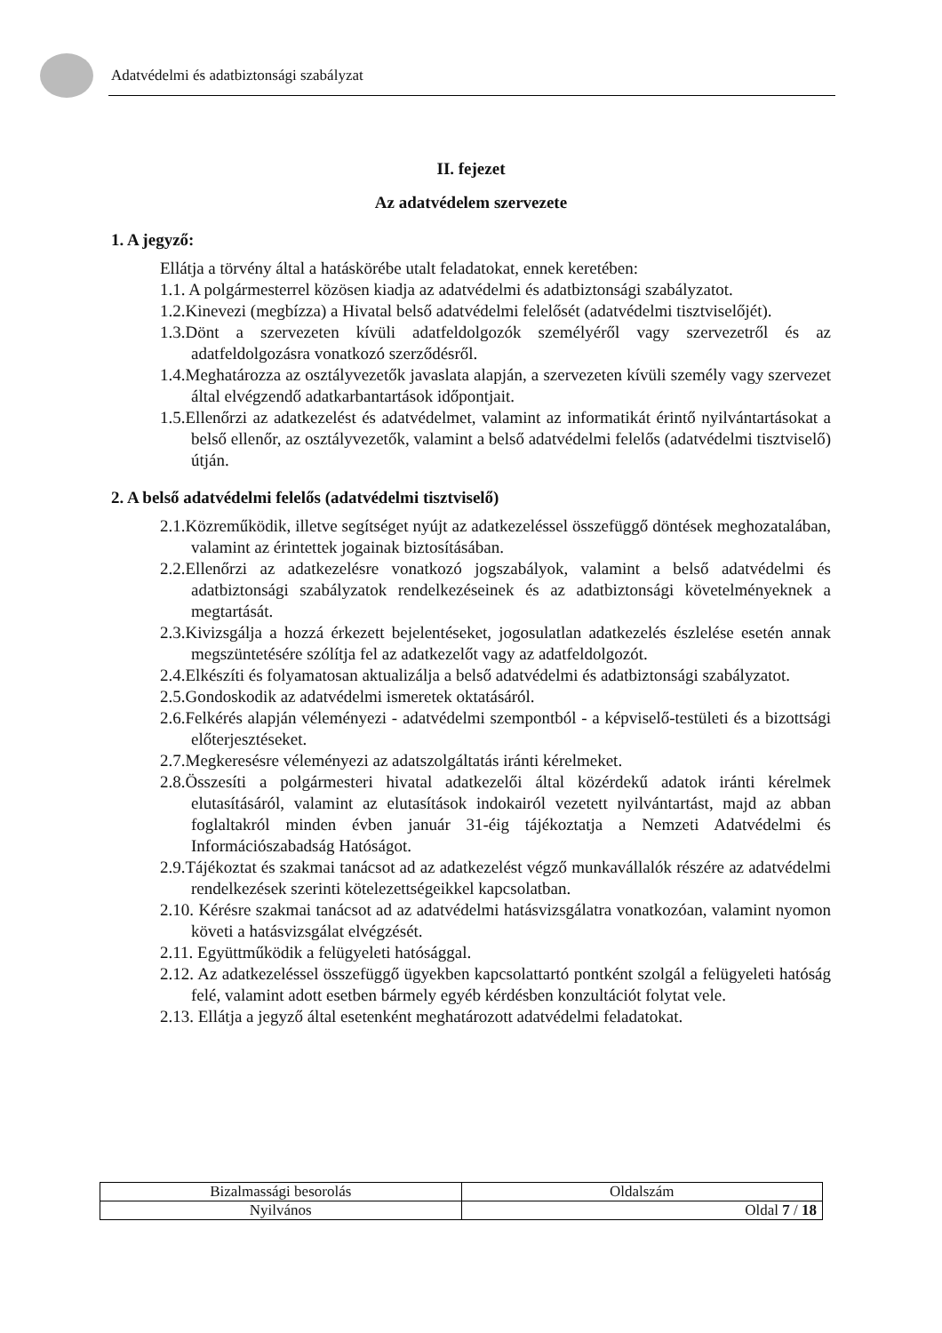Adatvédelmi és adatbiztonsági szabályzat
II. fejezet
Az adatvédelem szervezete
1. A jegyző:
Ellátja a törvény által a hatáskörébe utalt feladatokat, ennek keretében:
1.1. A polgármesterrel közösen kiadja az adatvédelmi és adatbiztonsági szabályzatot.
1.2.Kinevezi (megbízza) a Hivatal belső adatvédelmi felelősét (adatvédelmi tisztviselőjét).
1.3.Dönt a szervezeten kívüli adatfeldolgozók személyéről vagy szervezetről és az adatfeldolgozásra vonatkozó szerződésről.
1.4.Meghatározza az osztályvezetők javaslata alapján, a szervezeten kívüli személy vagy szervezet által elvégzendő adatkarbantartások időpontjait.
1.5.Ellenőrzi az adatkezelést és adatvédelmet, valamint az informatikát érintő nyilvántartásokat a belső ellenőr, az osztályvezetők, valamint a belső adatvédelmi felelős (adatvédelmi tisztviselő) útján.
2. A belső adatvédelmi felelős (adatvédelmi tisztviselő)
2.1.Közreműködik, illetve segítséget nyújt az adatkezeléssel összefüggő döntések meghozatalában, valamint az érintettek jogainak biztosításában.
2.2.Ellenőrzi az adatkezelésre vonatkozó jogszabályok, valamint a belső adatvédelmi és adatbiztonsági szabályzatok rendelkezéseinek és az adatbiztonsági követelményeknek a megtartását.
2.3.Kivizsgálja a hozzá érkezett bejelentéseket, jogosulatlan adatkezelés észlelése esetén annak megszüntetésére szólítja fel az adatkezelőt vagy az adatfeldolgozót.
2.4.Elkészíti és folyamatosan aktualizálja a belső adatvédelmi és adatbiztonsági szabályzatot.
2.5.Gondoskodik az adatvédelmi ismeretek oktatásáról.
2.6.Felkérés alapján véleményezi - adatvédelmi szempontból - a képviselő-testületi és a bizottsági előterjesztéseket.
2.7.Megkeresésre véleményezi az adatszolgáltatás iránti kérelmeket.
2.8.Összesíti a polgármesteri hivatal adatkezelői által közérdekű adatok iránti kérelmek elutasításáról, valamint az elutasítások indokairól vezetett nyilvántartást, majd az abban foglaltakról minden évben január 31-éig tájékoztatja a Nemzeti Adatvédelmi és Információszabadság Hatóságot.
2.9.Tájékoztat és szakmai tanácsot ad az adatkezelést végző munkavállalók részére az adatvédelmi rendelkezések szerinti kötelezettségeikkel kapcsolatban.
2.10. Kérésre szakmai tanácsot ad az adatvédelmi hatásvizsgálatra vonatkozóan, valamint nyomon követi a hatásvizsgálat elvégzését.
2.11. Együttműködik a felügyeleti hatósággal.
2.12. Az adatkezeléssel összefüggő ügyekben kapcsolattartó pontként szolgál a felügyeleti hatóság felé, valamint adott esetben bármely egyéb kérdésben konzultációt folytat vele.
2.13. Ellátja a jegyző által esetenként meghatározott adatvédelmi feladatokat.
| Bizalmassági besorolás | Oldalszám |
| Nyilvános | Oldal 7 / 18 |